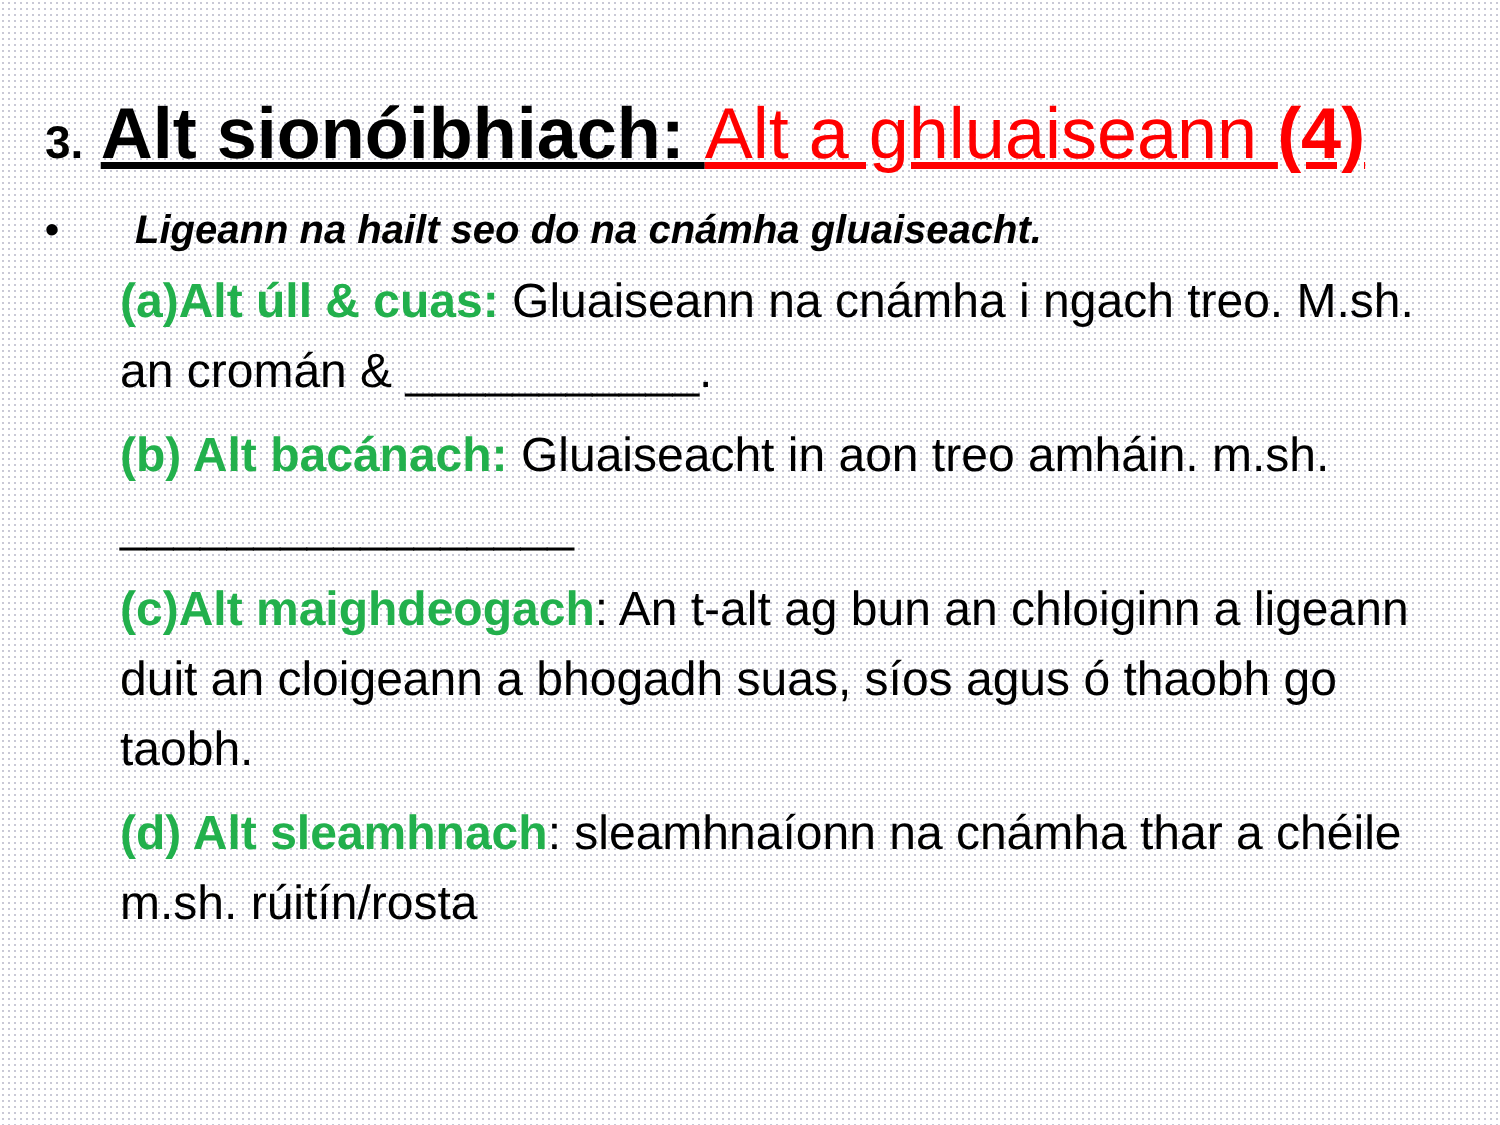3. Alt sionóibhiach: Alt a ghluaiseann (4)
• Ligeann na hailt seo do na cnámha gluaiseacht.
(a)Alt úll & cuas: Gluaiseann na cnámha i ngach treo. M.sh. an cromán & ___________.
(b) Alt bacánach: Gluaiseacht in aon treo amháin. m.sh. _________________
(c)Alt maighdeogach: An t-alt ag bun an chloiginn a ligeann duit an cloigeann a bhogadh suas, síos agus ó thaobh go taobh.
(d) Alt sleamhnach: sleamhnaíonn na cnámha thar a chéile m.sh. rúitín/rosta